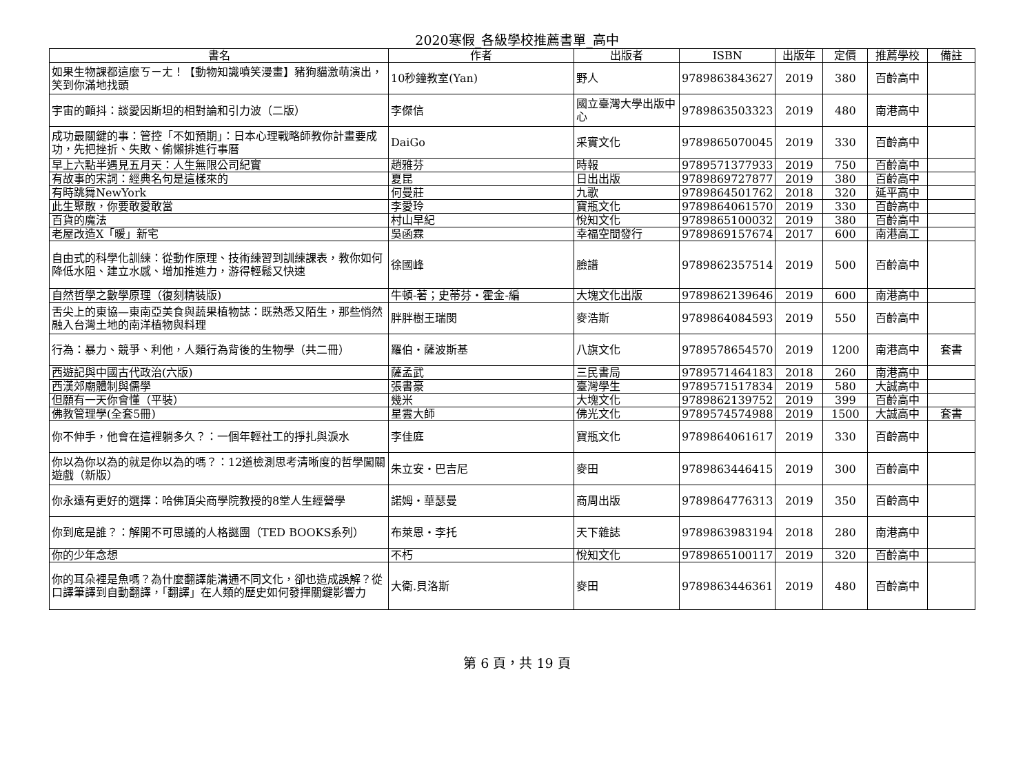2020寒假_各級學校推薦書單_高中
| 書名 | 作者 | 出版者 | ISBN | 出版年 | 定價 | 推薦學校 | 備註 |
| --- | --- | --- | --- | --- | --- | --- | --- |
| 如果生物課都這麼ㄎㄧㄤ！【動物知識噴笑漫畫】豬狗貓激萌演出，笑到你滿地找頭 | 10秒鐘教室(Yan) | 野人 | 9789863843627 | 2019 | 380 | 百齡高中 | |
| 宇宙的顫抖：談愛因斯坦的相對論和引力波（二版） | 李傑信 | 國立臺灣大學出版中心 | 9789863503323 | 2019 | 480 | 南港高中 | |
| 成功最關鍵的事：管控「不如預期」：日本心理戰略師教你計畫要成功，先把挫折、失敗、偷懶排進行事曆 | DaiGo | 采實文化 | 9789865070045 | 2019 | 330 | 百齡高中 | |
| 早上六點半遇見五月天：人生無限公司紀實 | 趙雅芬 | 時報 | 9789571377933 | 2019 | 750 | 百齡高中 | |
| 有故事的宋詞：經典名句是這樣來的 | 夏昆 | 日出出版 | 9789869727877 | 2019 | 380 | 百齡高中 | |
| 有時跳舞NewYork | 何曼莊 | 九歌 | 9789864501762 | 2018 | 320 | 延平高中 | |
| 此生聚散，你要敢愛敢當 | 李愛玲 | 寶瓶文化 | 9789864061570 | 2019 | 330 | 百齡高中 | |
| 百貨的魔法 | 村山早紀 | 悅知文化 | 9789865100032 | 2019 | 380 | 百齡高中 | |
| 老屋改造X「暖」新宅 | 吳函霖 | 幸福空間發行 | 9789869157674 | 2017 | 600 | 南港高工 | |
| 自由式的科學化訓練：從動作原理、技術練習到訓練課表，教你如何降低水阻、建立水感、增加推進力，游得輕鬆又快速 | 徐國峰 | 臉譜 | 9789862357514 | 2019 | 500 | 百齡高中 | |
| 自然哲學之數學原理（復刻精裝版) | 牛頓-著；史蒂芬・霍金-編 | 大塊文化出版 | 9789862139646 | 2019 | 600 | 南港高中 | |
| 舌尖上的東協—東南亞美食與蔬果植物誌：既熟悉又陌生，那些悄然融入台灣土地的南洋植物與料理 | 胖胖樹王瑞閔 | 麥浩斯 | 9789864084593 | 2019 | 550 | 百齡高中 | |
| 行為：暴力、競爭、利他，人類行為背後的生物學（共二冊） | 羅伯・薩波斯基 | 八旗文化 | 9789578654570 | 2019 | 1200 | 南港高中 | 套書 |
| 西遊記與中國古代政治(六版) | 薩孟武 | 三民書局 | 9789571464183 | 2018 | 260 | 南港高中 | |
| 西漢郊廟體制與儒學 | 張書豪 | 臺灣學生 | 9789571517834 | 2019 | 580 | 大誠高中 | |
| 但願有一天你會懂（平裝） | 幾米 | 大塊文化 | 9789862139752 | 2019 | 399 | 百齡高中 | |
| 佛教管理學(全套5冊) | 星雲大師 | 佛光文化 | 9789574574988 | 2019 | 1500 | 大誠高中 | 套書 |
| 你不伸手，他會在這裡躺多久？：一個年輕社工的掙扎與淚水 | 李佳庭 | 寶瓶文化 | 9789864061617 | 2019 | 330 | 百齡高中 | |
| 你以為你以為的就是你以為的嗎？：12道檢測思考清晰度的哲學闖關遊戲（新版） | 朱立安・巴吉尼 | 麥田 | 9789863446415 | 2019 | 300 | 百齡高中 | |
| 你永遠有更好的選擇：哈佛頂尖商學院教授的8堂人生經營學 | 諾姆・華瑟曼 | 商周出版 | 9789864776313 | 2019 | 350 | 百齡高中 | |
| 你到底是誰？：解開不可思議的人格謎團（TED BOOKS系列） | 布萊恩・李托 | 天下雜誌 | 9789863983194 | 2018 | 280 | 南港高中 | |
| 你的少年念想 | 不朽 | 悅知文化 | 9789865100117 | 2019 | 320 | 百齡高中 | |
| 你的耳朵裡是魚嗎？為什麼翻譯能溝通不同文化，卻也造成誤解？從口譯筆譯到自動翻譯，「翻譯」在人類的歷史如何發揮關鍵影響力 | 大衛.貝洛斯 | 麥田 | 9789863446361 | 2019 | 480 | 百齡高中 | |
第 6 頁，共 19 頁